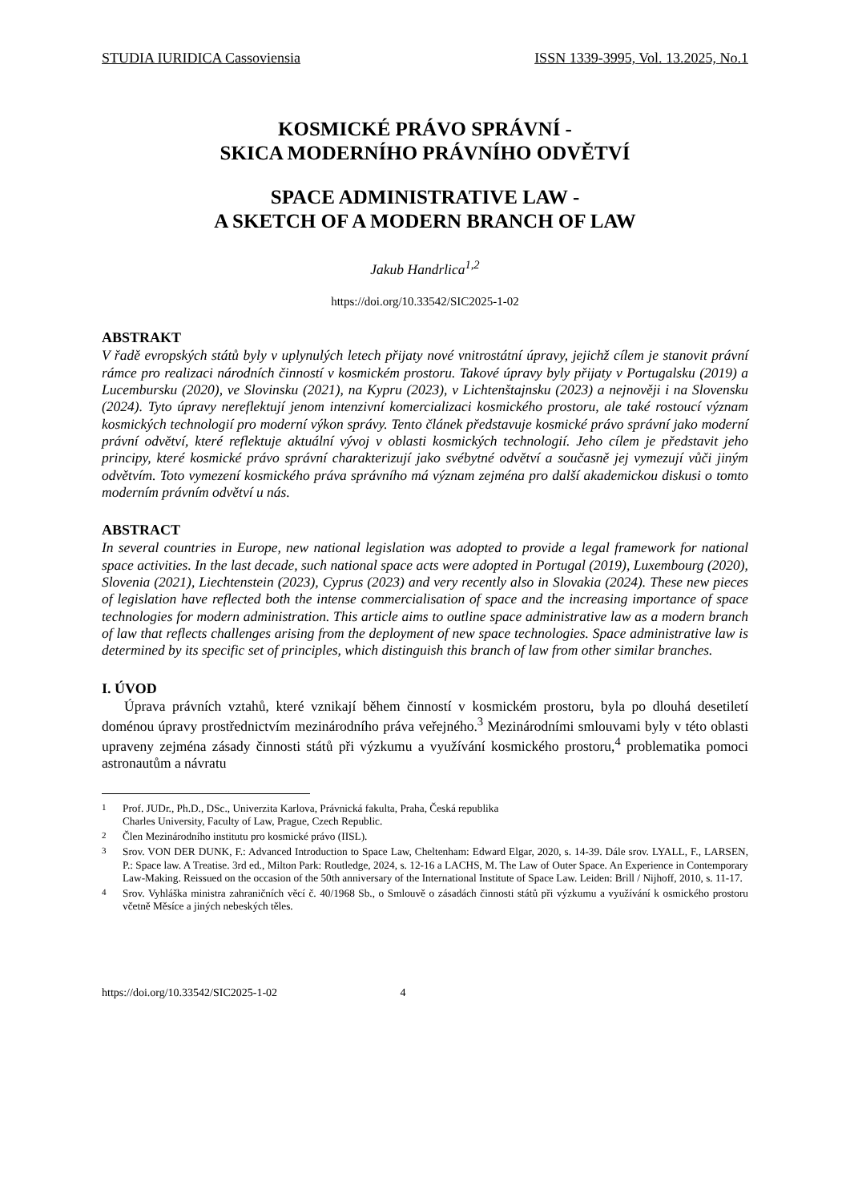STUDIA IURIDICA Cassoviensia ISSN 1339-3995, Vol. 13.2025, No.1
KOSMICKÉ PRÁVO SPRÁVNÍ -
SKICA MODERNÍHO PRÁVNÍHO ODVĚTVÍ
SPACE ADMINISTRATIVE LAW -
A SKETCH OF A MODERN BRANCH OF LAW
Jakub Handrlica<sup>1,2</sup>
https://doi.org/10.33542/SIC2025-1-02
ABSTRAKT
V řadě evropských států byly v uplynulých letech přijaty nové vnitrostátní úpravy, jejichž cílem je stanovit právní rámce pro realizaci národních činností v kosmickém prostoru. Takové úpravy byly přijaty v Portugalsku (2019) a Lucembursku (2020), ve Slovinsku (2021), na Kypru (2023), v Lichtenštajnsku (2023) a nejnověji i na Slovensku (2024). Tyto úpravy nereflektují jenom intenzivní komercializaci kosmického prostoru, ale také rostoucí význam kosmických technologií pro moderní výkon správy. Tento článek představuje kosmické právo správní jako moderní právní odvětví, které reflektuje aktuální vývoj v oblasti kosmických technologií. Jeho cílem je představit jeho principy, které kosmické právo správní charakterizují jako svébytné odvětví a současně jej vymezují vůči jiným odvětvím. Toto vymezení kosmického práva správního má význam zejména pro další akademickou diskusi o tomto moderním právním odvětví u nás.
ABSTRACT
In several countries in Europe, new national legislation was adopted to provide a legal framework for national space activities. In the last decade, such national space acts were adopted in Portugal (2019), Luxembourg (2020), Slovenia (2021), Liechtenstein (2023), Cyprus (2023) and very recently also in Slovakia (2024). These new pieces of legislation have reflected both the intense commercialisation of space and the increasing importance of space technologies for modern administration. This article aims to outline space administrative law as a modern branch of law that reflects challenges arising from the deployment of new space technologies. Space administrative law is determined by its specific set of principles, which distinguish this branch of law from other similar branches.
I. ÚVOD
Úprava právních vztahů, které vznikají během činností v kosmickém prostoru, byla po dlouhá desetiletí doménou úpravy prostřednictvím mezinárodního práva veřejného.<sup>3</sup> Mezinárodními smlouvami byly v této oblasti upraveny zejména zásady činnosti států při výzkumu a využívání kosmického prostoru,<sup>4</sup> problematika pomoci astronautům a návratu
<sup>1</sup> Prof. JUDr., Ph.D., DSc., Univerzita Karlova, Právnická fakulta, Praha, Česká republika
Charles University, Faculty of Law, Prague, Czech Republic.
<sup>2</sup> Člen Mezinárodního institutu pro kosmické právo (IISL).
<sup>3</sup> Srov. VON DER DUNK, F.: Advanced Introduction to Space Law, Cheltenham: Edward Elgar, 2020, s. 14-39. Dále srov. LYALL, F., LARSEN, P.: Space law. A Treatise. 3rd ed., Milton Park: Routledge, 2024, s. 12-16 a LACHS, M. The Law of Outer Space. An Experience in Contemporary Law-Making. Reissued on the occasion of the 50th anniversary of the International Institute of Space Law. Leiden: Brill / Nijhoff, 2010, s. 11-17.
<sup>4</sup> Srov. Vyhláška ministra zahraničních věcí č. 40/1968 Sb., o Smlouvě o zásadách činnosti států při výzkumu a využívání k osmického prostoru včetně Měsíce a jiných nebeských těles.
https://doi.org/10.33542/SIC2025-1-02 4